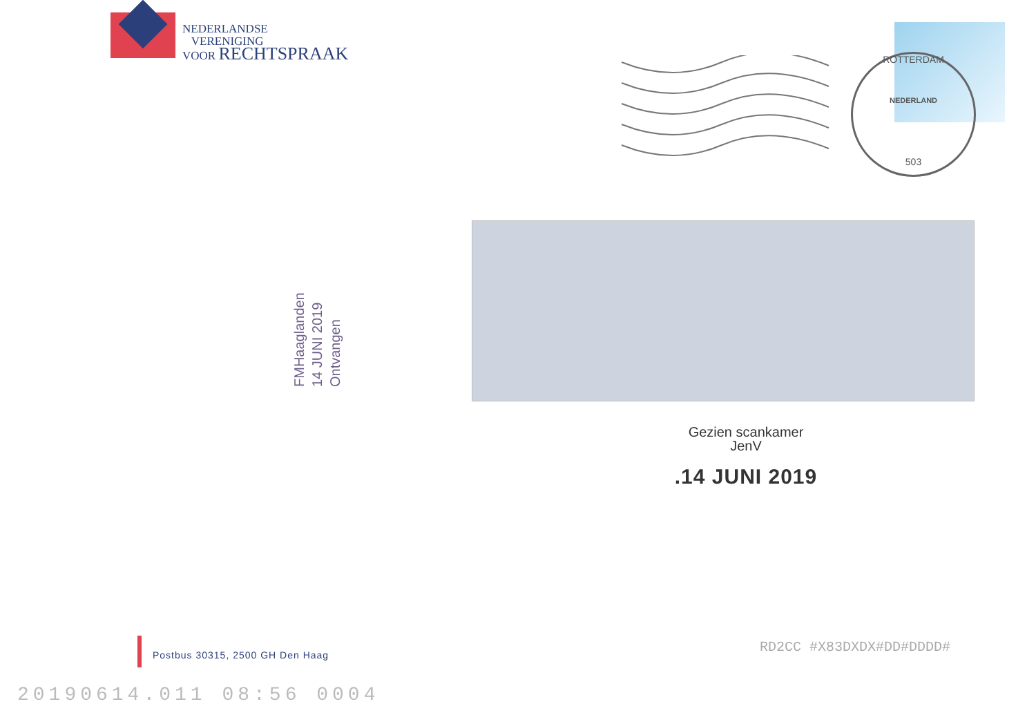NEDERLANDSE
VERENIGING
VOOR RECHTSPRAAK
ROTTERDAM
NEDERLAND
503
FMHaaglanden
14 JUNI 2019
Ontvangen
Gezien scankamer
JenV
.14 JUNI 2019
Postbus 30315, 2500 GH Den Haag
RD2CC #X83DXDX#DD#DDDD#
20190614.011 08:56 0004